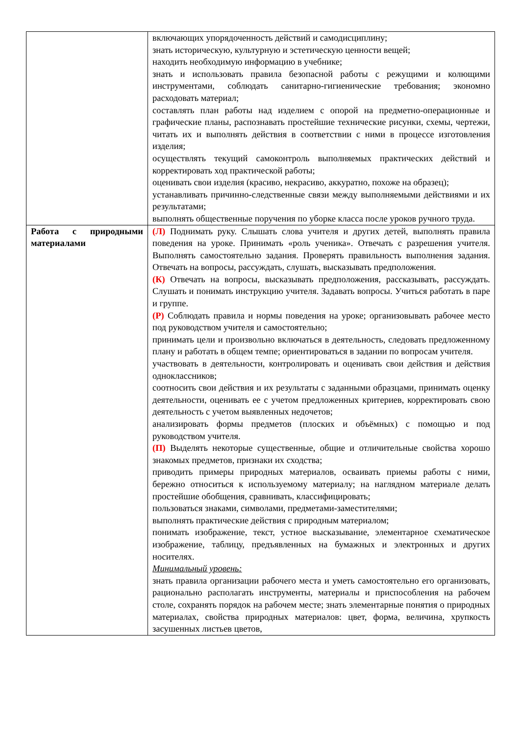| | включающих упорядоченность действий и самодисциплину; знать историческую, культурную и эстетическую ценности вещей; находить необходимую информацию в учебнике; знать и использовать правила безопасной работы с режущими и колющими инструментами, соблюдать санитарно-гигиенические требования; экономно расходовать материал; составлять план работы над изделием с опорой на предметно-операционные и графические планы, распознавать простейшие технические рисунки, схемы, чертежи, читать их и выполнять действия в соответствии с ними в процессе изготовления изделия; осуществлять текущий самоконтроль выполняемых практических действий и корректировать ход практической работы; оценивать свои изделия (красиво, некрасиво, аккуратно, похоже на образец); устанавливать причинно-следственные связи между выполняемыми действиями и их результатами; выполнять общественные поручения по уборке класса после уроков ручного труда. |
| Работа с природными материалами | (Л) Поднимать руку. Слышать слова учителя и других детей, выполнять правила поведения на уроке. Принимать «роль ученика». Отвечать с разрешения учителя. Выполнять самостоятельно задания. Проверять правильность выполнения задания. Отвечать на вопросы, рассуждать, слушать, высказывать предположения. (К) Отвечать на вопросы, высказывать предположения, рассказывать, рассуждать. Слушать и понимать инструкцию учителя. Задавать вопросы. Учиться работать в паре и группе. (Р) Соблюдать правила и нормы поведения на уроке; организовывать рабочее место под руководством учителя и самостоятельно; принимать цели и произвольно включаться в деятельность, следовать предложенному плану и работать в общем темпе; ориентироваться в задании по вопросам учителя. участвовать в деятельности, контролировать и оценивать свои действия и действия одноклассников; соотносить свои действия и их результаты с заданными образцами, принимать оценку деятельности, оценивать ее с учетом предложенных критериев, корректировать свою деятельность с учетом выявленных недочетов; анализировать формы предметов (плоских и объёмных) с помощью и под руководством учителя. (П) Выделять некоторые существенные, общие и отличительные свойства хорошо знакомых предметов, признаки их сходства; приводить примеры природных материалов, осваивать приемы работы с ними, бережно относиться к используемому материалу; на наглядном материале делать простейшие обобщения, сравнивать, классифицировать; пользоваться знаками, символами, предметами-заместителями; выполнять практические действия с природным материалом; понимать изображение, текст, устное высказывание, элементарное схематическое изображение, таблицу, предъявленных на бумажных и электронных и других носителях. Минимальный уровень: знать правила организации рабочего места и уметь самостоятельно его организовать, рационально располагать инструменты, материалы и приспособления на рабочем столе, сохранять порядок на рабочем месте; знать элементарные понятия о природных материалах, свойства природных материалов: цвет, форма, величина, хрупкость засушенных листьев цветов, |